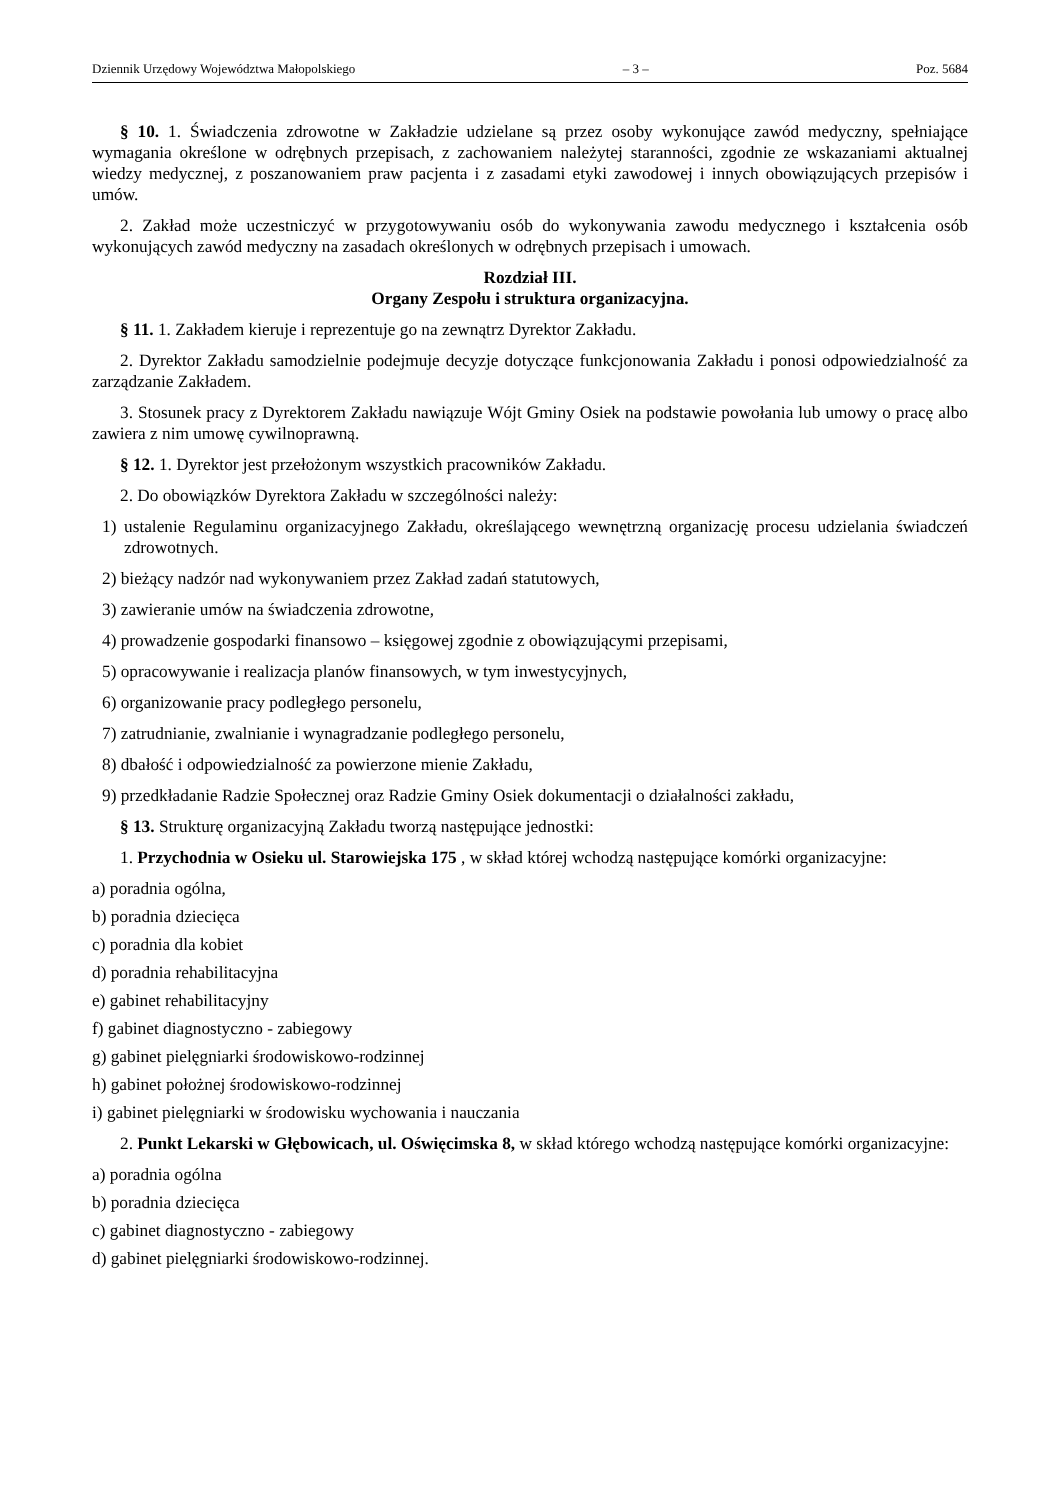Dziennik Urzędowy Województwa Małopolskiego – 3 – Poz. 5684
§ 10. 1. Świadczenia zdrowotne w Zakładzie udzielane są przez osoby wykonujące zawód medyczny, spełniające wymagania określone w odrębnych przepisach, z zachowaniem należytej staranności, zgodnie ze wskazaniami aktualnej wiedzy medycznej, z poszanowaniem praw pacjenta i z zasadami etyki zawodowej i innych obowiązujących przepisów i umów.
2. Zakład może uczestniczyć w przygotowywaniu osób do wykonywania zawodu medycznego i kształcenia osób wykonujących zawód medyczny na zasadach określonych w odrębnych przepisach i umowach.
Rozdział III.
Organy Zespołu i struktura organizacyjna.
§ 11. 1. Zakładem kieruje i reprezentuje go na zewnątrz Dyrektor Zakładu.
2. Dyrektor Zakładu samodzielnie podejmuje decyzje dotyczące funkcjonowania Zakładu i ponosi odpowiedzialność za zarządzanie Zakładem.
3. Stosunek pracy z Dyrektorem Zakładu nawiązuje Wójt Gminy Osiek na podstawie powołania lub umowy o pracę albo zawiera z nim umowę cywilnoprawną.
§ 12. 1. Dyrektor jest przełożonym wszystkich pracowników Zakładu.
2. Do obowiązków Dyrektora Zakładu w szczególności należy:
1) ustalenie Regulaminu organizacyjnego Zakładu, określającego wewnętrzną organizację procesu udzielania świadczeń zdrowotnych.
2) bieżący nadzór nad wykonywaniem przez Zakład zadań statutowych,
3) zawieranie umów na świadczenia zdrowotne,
4) prowadzenie gospodarki finansowo – księgowej zgodnie z obowiązującymi przepisami,
5) opracowywanie i realizacja planów finansowych, w tym inwestycyjnych,
6) organizowanie pracy podległego personelu,
7) zatrudnianie, zwalnianie i wynagradzanie podległego personelu,
8) dbałość i odpowiedzialność za powierzone mienie Zakładu,
9) przedkładanie Radzie Społecznej oraz Radzie Gminy Osiek dokumentacji o działalności zakładu,
§ 13. Strukturę organizacyjną Zakładu tworzą następujące jednostki:
1. Przychodnia w Osieku ul. Starowiejska 175 , w skład której wchodzą następujące komórki organizacyjne:
a) poradnia ogólna,
b) poradnia dziecięca
c) poradnia dla kobiet
d) poradnia rehabilitacyjna
e) gabinet rehabilitacyjny
f) gabinet diagnostyczno - zabiegowy
g) gabinet pielęgniarki środowiskowo-rodzinnej
h) gabinet położnej środowiskowo-rodzinnej
i) gabinet pielęgniarki w środowisku wychowania i nauczania
2. Punkt Lekarski w Głębowicach, ul. Oświęcimska 8, w skład którego wchodzą następujące komórki organizacyjne:
a) poradnia ogólna
b) poradnia dziecięca
c) gabinet diagnostyczno - zabiegowy
d) gabinet pielęgniarki środowiskowo-rodzinnej.